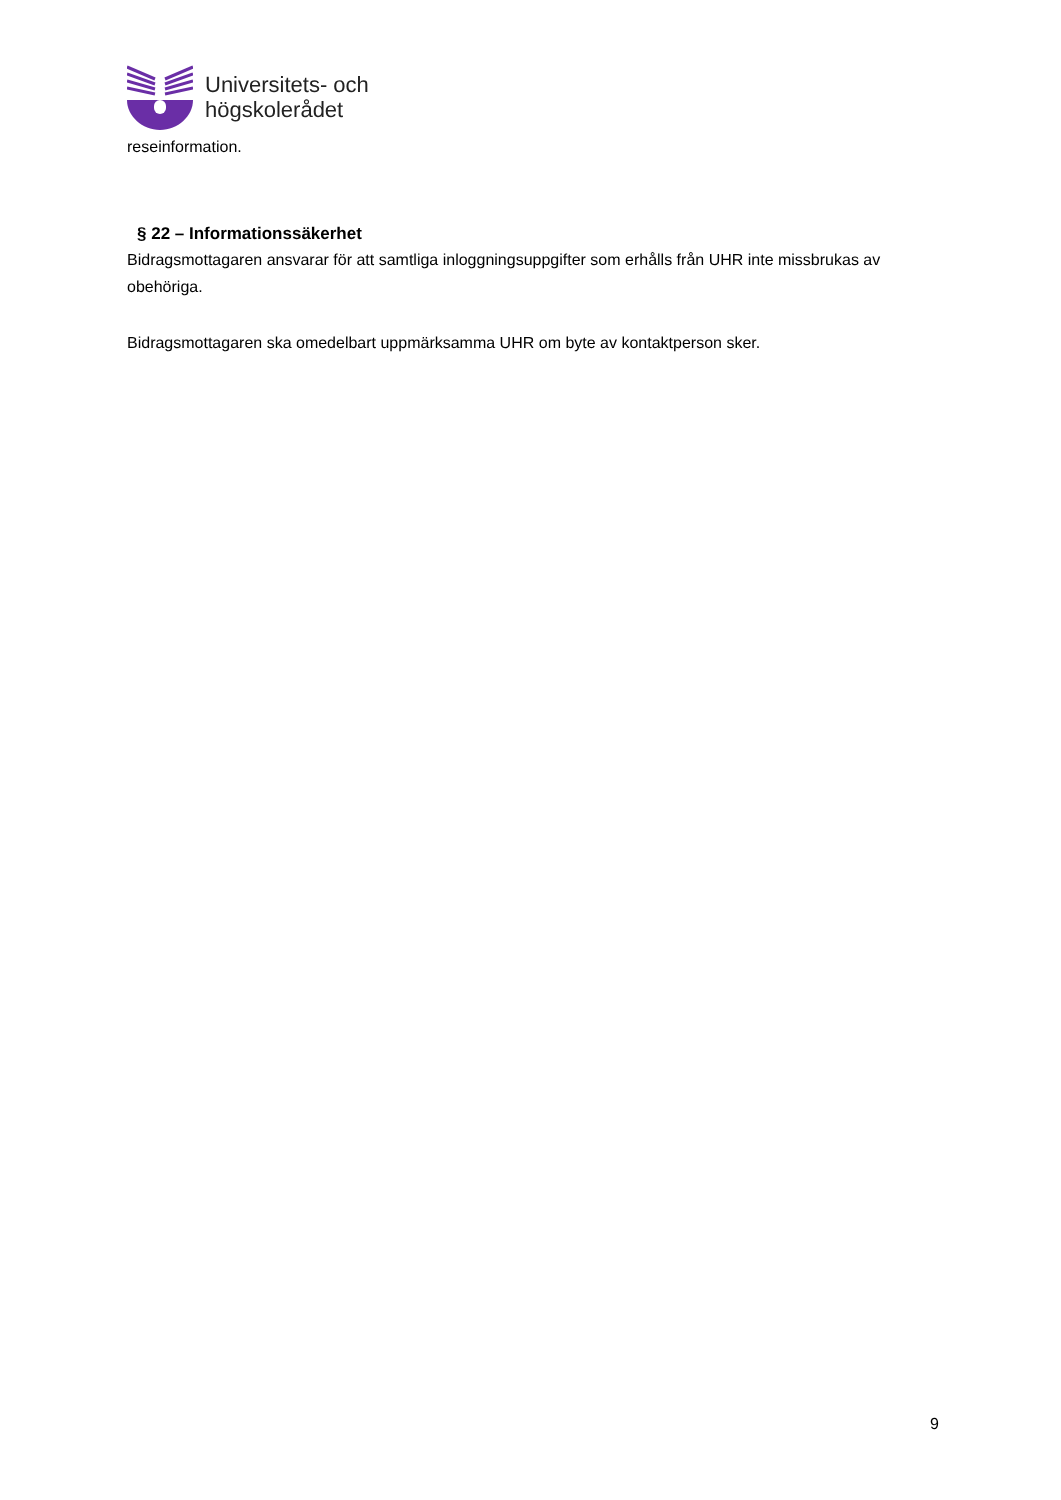Universitets- och
högskolerådet
reseinformation.
§ 22 – Informationssäkerhet
Bidragsmottagaren ansvarar för att samtliga inloggningsuppgifter som erhålls från UHR inte missbrukas av obehöriga.
Bidragsmottagaren ska omedelbart uppmärksamma UHR om byte av kontaktperson sker.
9